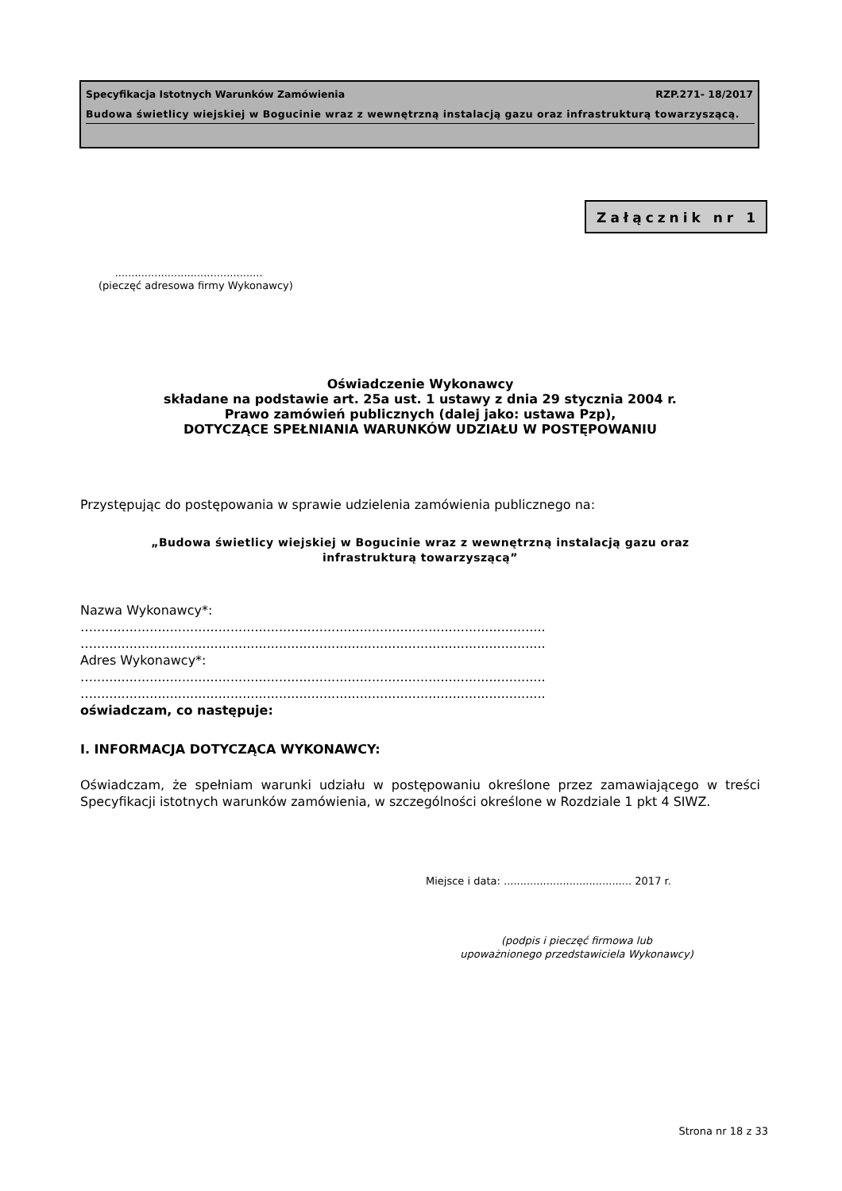Specyfikacja Istotnych Warunków Zamówienia RZP.271- 18/2017
Budowa świetlicy wiejskiej w Bogucinie wraz z wewnętrzną instalacją gazu oraz infrastrukturą towarzyszącą.
Załącznik nr 1
.............................................
(pieczęć adresowa firmy Wykonawcy)
Oświadczenie Wykonawcy
składane na podstawie art. 25a ust. 1 ustawy z dnia 29 stycznia 2004 r.
Prawo zamówień publicznych (dalej jako: ustawa Pzp),
DOTYCZĄCE SPEŁNIANIA WARUNKÓW UDZIAŁU W POSTĘPOWANIU
Przystępując do postępowania w sprawie udzielenia zamówienia publicznego na:
„Budowa świetlicy wiejskiej w Bogucinie wraz z wewnętrzną instalacją gazu oraz
infrastrukturą towarzyszącą”
Nazwa Wykonawcy*:
…................................................................................................................
…................................................................................................................
Adres Wykonawcy*:
…................................................................................................................
…................................................................................................................
oświadczam, co następuje:
I. INFORMACJA DOTYCZĄCA WYKONAWCY:
Oświadczam, że spełniam warunki udziału w postępowaniu określone przez zamawiającego w treści Specyfikacji istotnych warunków zamówienia, w szczególności określone w Rozdziale 1 pkt 4 SIWZ.
Miejsce i data: ....................................... 2017 r.
(podpis i pieczęć firmowa lub
upoważnionego przedstawiciela Wykonawcy)
Strona nr 18 z 33